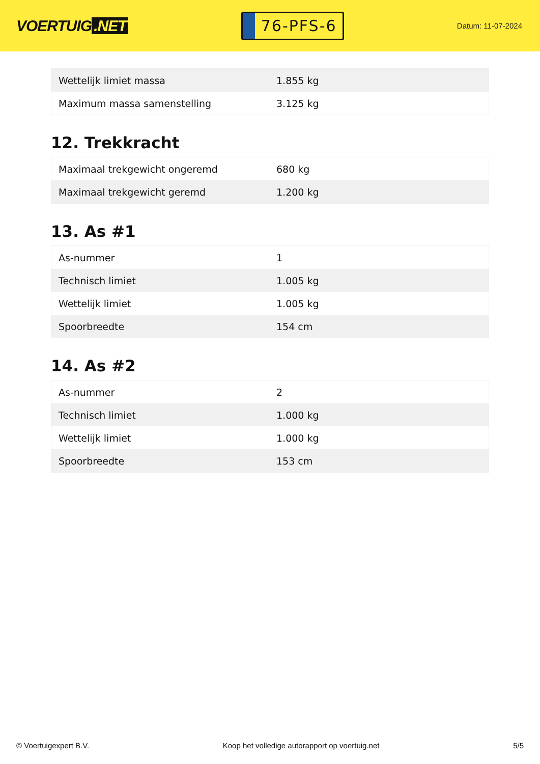VOERTUIG.NET
76-PFS-6
Datum: 11-07-2024
| Wettelijk limiet massa | 1.855 kg |
| Maximum massa samenstelling | 3.125 kg |
12. Trekkracht
| Maximaal trekgewicht ongeremd | 680 kg |
| Maximaal trekgewicht geremd | 1.200 kg |
13. As #1
| As-nummer | 1 |
| Technisch limiet | 1.005 kg |
| Wettelijk limiet | 1.005 kg |
| Spoorbreedte | 154 cm |
14. As #2
| As-nummer | 2 |
| Technisch limiet | 1.000 kg |
| Wettelijk limiet | 1.000 kg |
| Spoorbreedte | 153 cm |
© Voertuigexpert B.V. Koop het volledige autorapport op voertuig.net 5/5